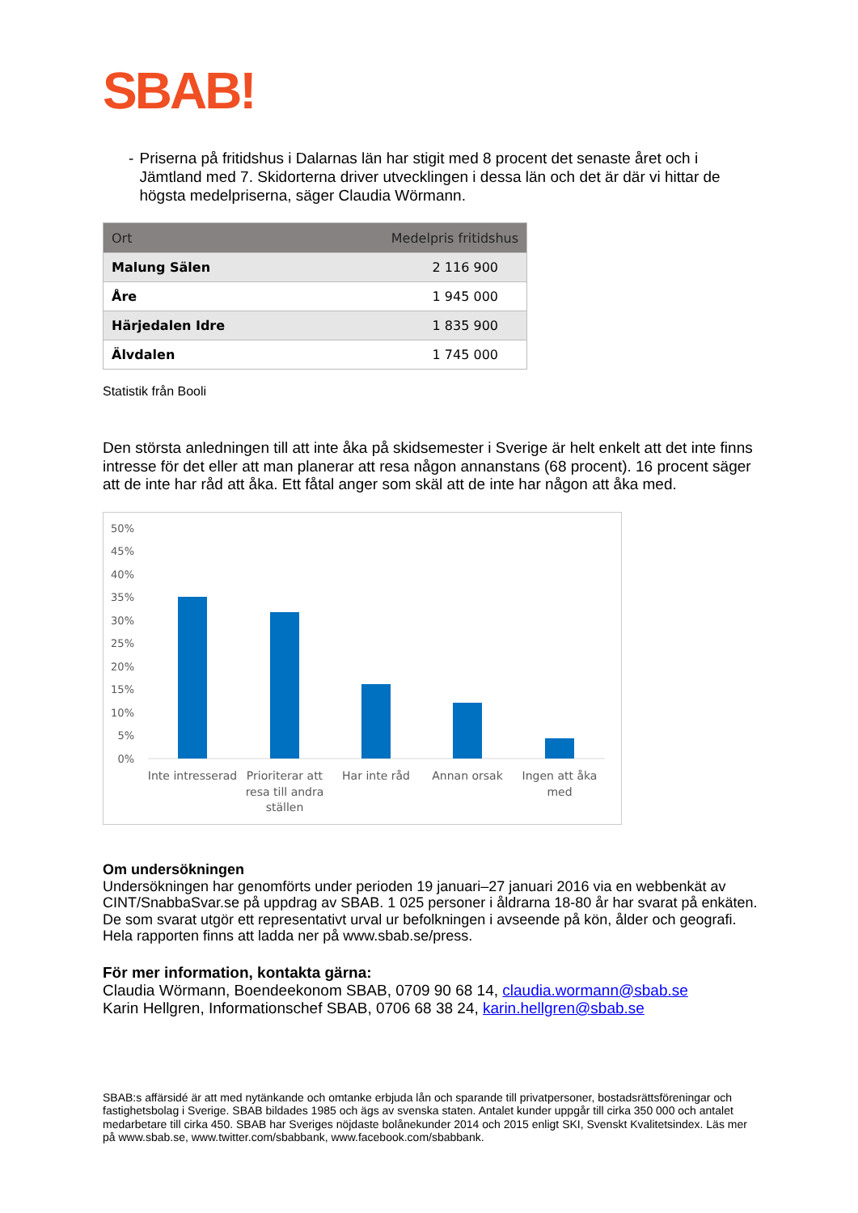SBAB!
- Priserna på fritidshus i Dalarnas län har stigit med 8 procent det senaste året och i Jämtland med 7. Skidorterna driver utvecklingen i dessa län och det är där vi hittar de högsta medelpriserna, säger Claudia Wörmann.
| Ort | Medelpris fritidshus |
| --- | --- |
| Malung Sälen | 2 116 900 |
| Åre | 1 945 000 |
| Härjedalen Idre | 1 835 900 |
| Älvdalen | 1 745 000 |
Statistik från Booli
Den största anledningen till att inte åka på skidsemester i Sverige är helt enkelt att det inte finns intresse för det eller att man planerar att resa någon annanstans (68 procent). 16 procent säger att de inte har råd att åka. Ett fåtal anger som skäl att de inte har någon att åka med.
50%
45%
40%
35%
30%
25%
20%
15%
10%
5%
0%
Inte intresserad
Prioriterar att
resa till andra
ställen
Har inte råd
Annan orsak
Ingen att åka
med
Om undersökningen
Undersökningen har genomförts under perioden 19 januari–27 januari 2016 via en webbenkät av CINT/SnabbaSvar.se på uppdrag av SBAB. 1 025 personer i åldrarna 18-80 år har svarat på enkäten. De som svarat utgör ett representativt urval ur befolkningen i avseende på kön, ålder och geografi. Hela rapporten finns att ladda ner på www.sbab.se/press.
För mer information, kontakta gärna:
Claudia Wörmann, Boendeekonom SBAB, 0709 90 68 14, claudia.wormann@sbab.se
Karin Hellgren, Informationschef SBAB, 0706 68 38 24, karin.hellgren@sbab.se
SBAB:s affärsidé är att med nytänkande och omtanke erbjuda lån och sparande till privatpersoner, bostadsrättsföreningar och fastighetsbolag i Sverige. SBAB bildades 1985 och ägs av svenska staten. Antalet kunder uppgår till cirka 350 000 och antalet medarbetare till cirka 450. SBAB har Sveriges nöjdaste bolånekunder 2014 och 2015 enligt SKI, Svenskt Kvalitetsindex. Läs mer på www.sbab.se, www.twitter.com/sbabbank, www.facebook.com/sbabbank.